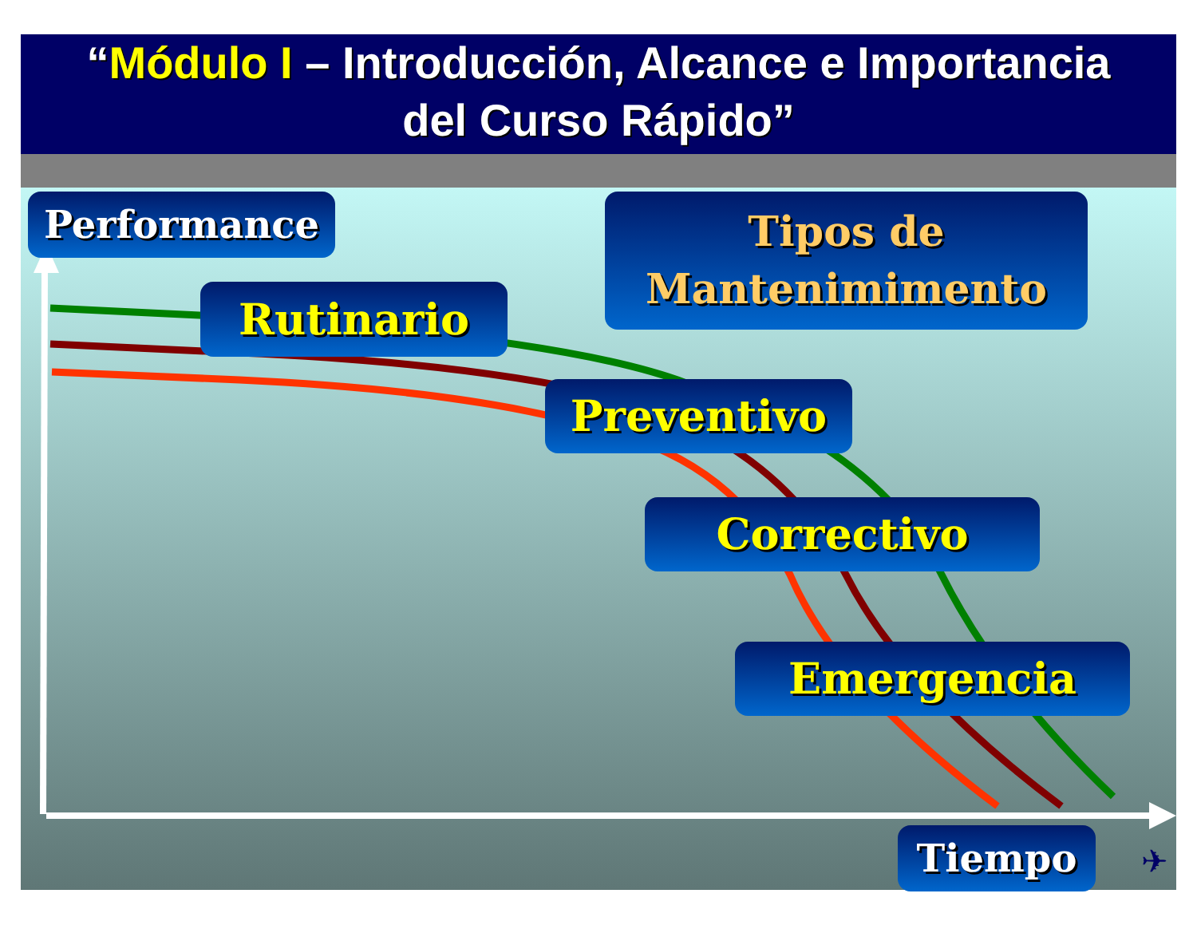“Módulo I – Introducción, Alcance e Importancia
del Curso Rápido”
Performance
Tipos de
Mantenimimento
Rutinario
Preventivo
Correctivo
Emergencia
Tiempo ✈